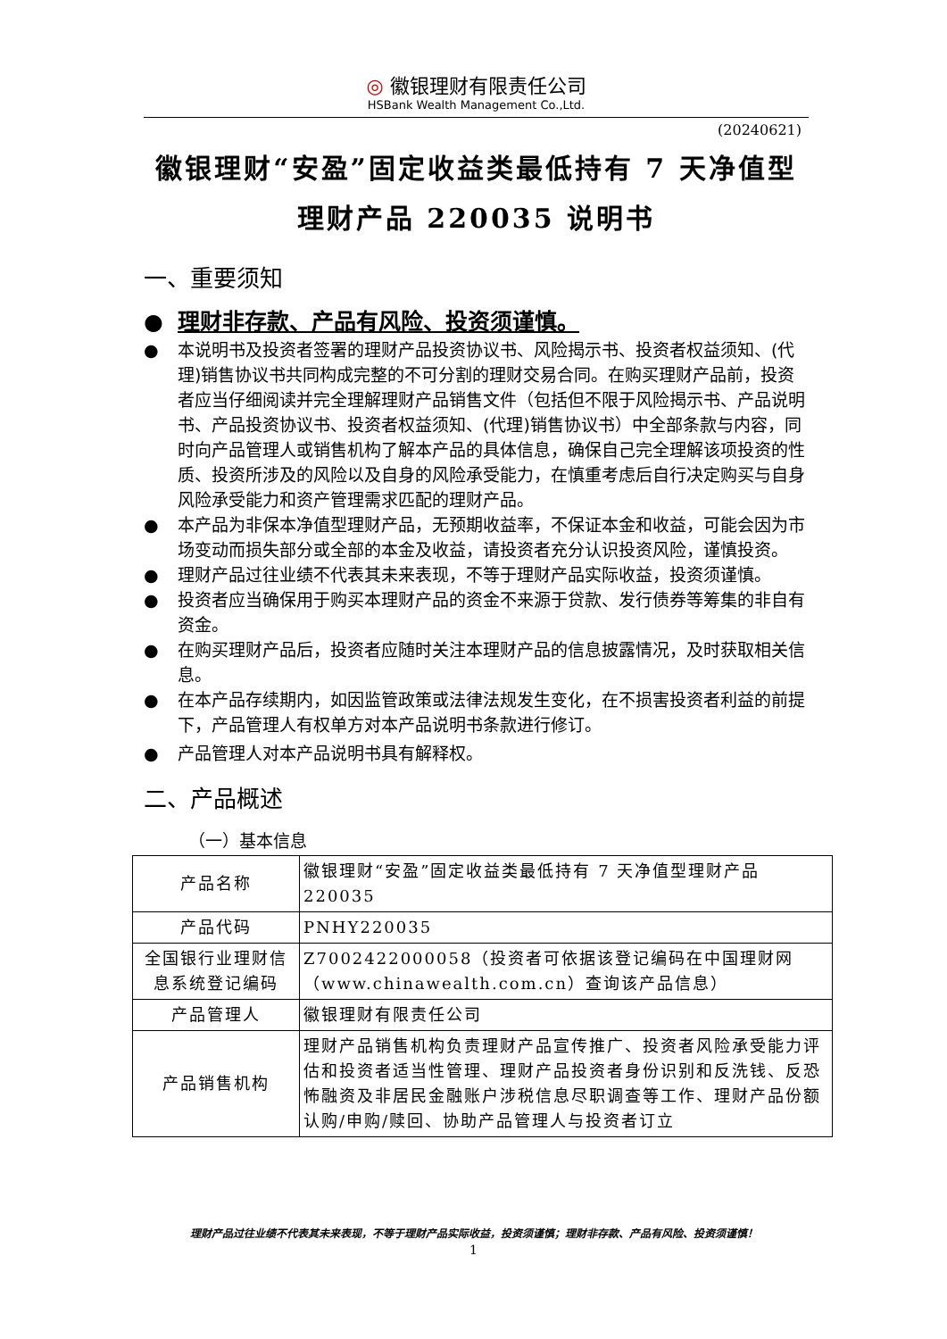◎ 徽银理财有限责任公司
HSBank Wealth Management Co.,Ltd.
(20240621)
徽银理财“安盈”固定收益类最低持有 7 天净值型理财产品 220035 说明书
一、重要须知
● 理财非存款、产品有风险、投资须谨慎。
● 本说明书及投资者签署的理财产品投资协议书、风险揭示书、投资者权益须知、(代理)销售协议书共同构成完整的不可分割的理财交易合同。在购买理财产品前，投资者应当仔细阅读并完全理解理财产品销售文件（包括但不限于风险揭示书、产品说明书、产品投资协议书、投资者权益须知、(代理)销售协议书）中全部条款与内容，同时向产品管理人或销售机构了解本产品的具体信息，确保自己完全理解该项投资的性质、投资所涉及的风险以及自身的风险承受能力，在慎重考虑后自行决定购买与自身风险承受能力和资产管理需求匹配的理财产品。
● 本产品为非保本净值型理财产品，无预期收益率，不保证本金和收益，可能会因为市场变动而损失部分或全部的本金及收益，请投资者充分认识投资风险，谨慎投资。
● 理财产品过往业绩不代表其未来表现，不等于理财产品实际收益，投资须谨慎。
● 投资者应当确保用于购买本理财产品的资金不来源于贷款、发行债券等筹集的非自有资金。
● 在购买理财产品后，投资者应随时关注本理财产品的信息披露情况，及时获取相关信息。
● 在本产品存续期内，如因监管政策或法律法规发生变化，在不损害投资者利益的前提下，产品管理人有权单方对本产品说明书条款进行修订。
● 产品管理人对本产品说明书具有解释权。
二、产品概述
（一）基本信息
| 产品名称 | 徽银理财“安盈”固定收益类最低持有 7 天净值型理财产品 220035 |
| 产品代码 | PNHY220035 |
| 全国银行业理财信息系统登记编码 | Z7002422000058（投资者可依据该登记编码在中国理财网（www.chinawealth.com.cn）查询该产品信息） |
| 产品管理人 | 徽银理财有限责任公司 |
| 产品销售机构 | 理财产品销售机构负责理财产品宣传推广、投资者风险承受能力评估和投资者适当性管理、理财产品投资者身份识别和反洗钱、反恐怖融资及非居民金融账户涉税信息尽职调查等工作、理财产品份额认购/申购/赎回、协助产品管理人与投资者订立 |
理财产品过往业绩不代表其未来表现，不等于理财产品实际收益，投资须谨慎；理财非存款、产品有风险、投资须谨慎！
1